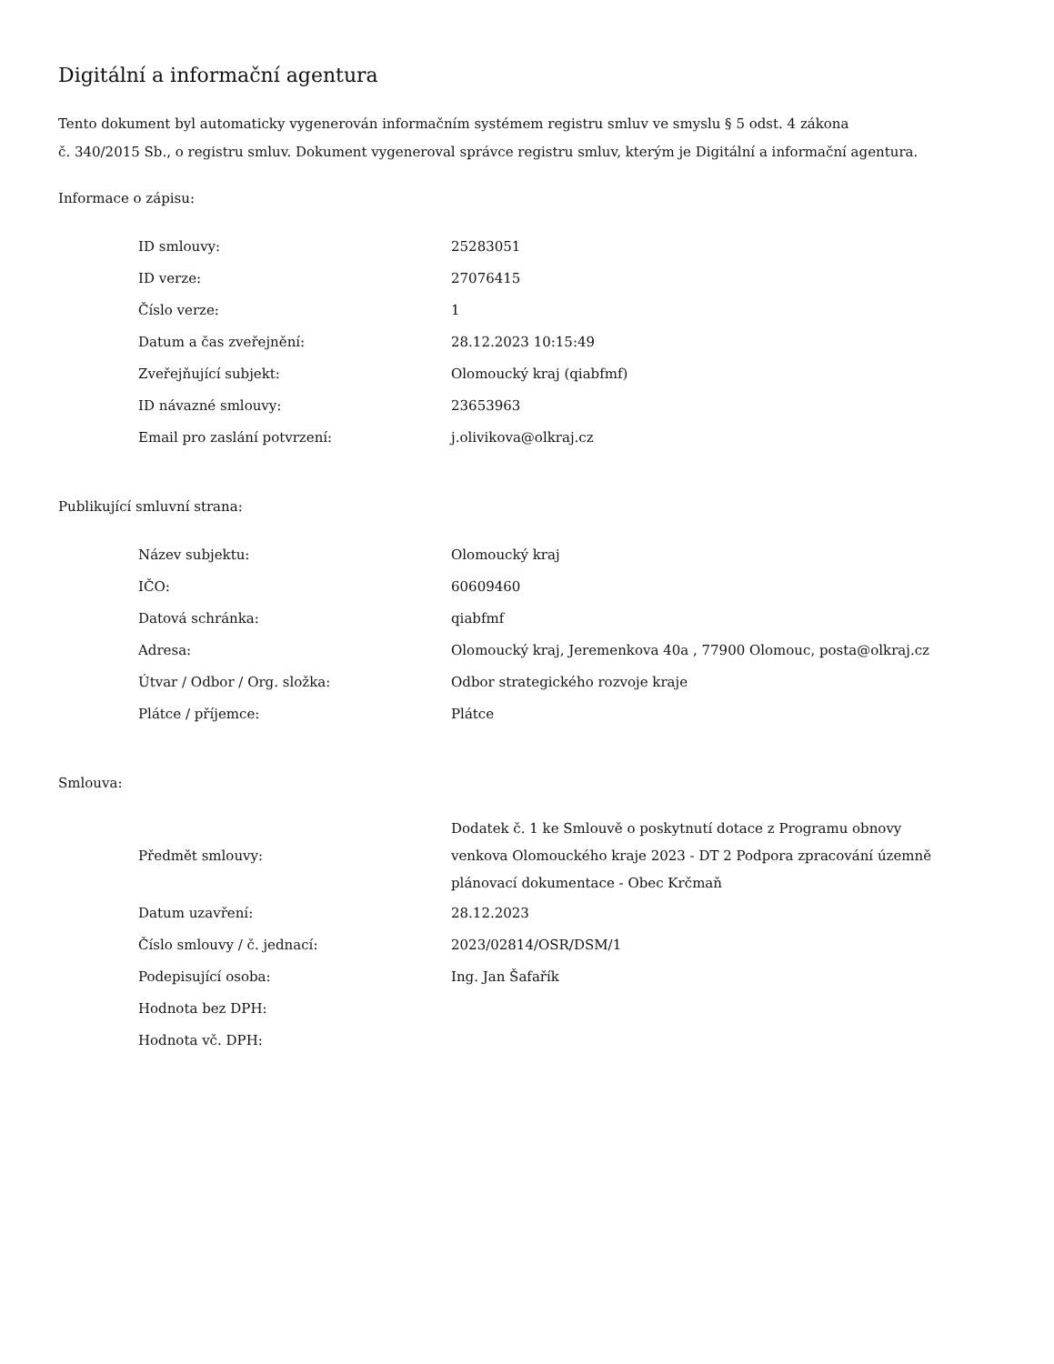Digitální a informační agentura
Tento dokument byl automaticky vygenerován informačním systémem registru smluv ve smyslu § 5 odst. 4 zákona
č. 340/2015 Sb., o registru smluv. Dokument vygeneroval správce registru smluv, kterým je Digitální a informační agentura.
Informace o zápisu:
| ID smlouvy: | 25283051 |
| ID verze: | 27076415 |
| Číslo verze: | 1 |
| Datum a čas zveřejnění: | 28.12.2023 10:15:49 |
| Zveřejňující subjekt: | Olomoucký kraj (qiabfmf) |
| ID návazné smlouvy: | 23653963 |
| Email pro zaslání potvrzení: | j.olivikova@olkraj.cz |
Publikující smluvní strana:
| Název subjektu: | Olomoucký kraj |
| IČO: | 60609460 |
| Datová schránka: | qiabfmf |
| Adresa: | Olomoucký kraj, Jeremenkova 40a , 77900 Olomouc, posta@olkraj.cz |
| Útvar / Odbor / Org. složka: | Odbor strategického rozvoje kraje |
| Plátce / příjemce: | Plátce |
Smlouva:
| Předmět smlouvy: | Dodatek č. 1 ke Smlouvě o poskytnutí dotace z Programu obnovy venkova Olomouckého kraje 2023 - DT 2 Podpora zpracování územně plánovací dokumentace - Obec Krčmaň |
| Datum uzavření: | 28.12.2023 |
| Číslo smlouvy / č. jednací: | 2023/02814/OSR/DSM/1 |
| Podepisující osoba: | Ing. Jan Šafařík |
| Hodnota bez DPH: | |
| Hodnota vč. DPH: | |